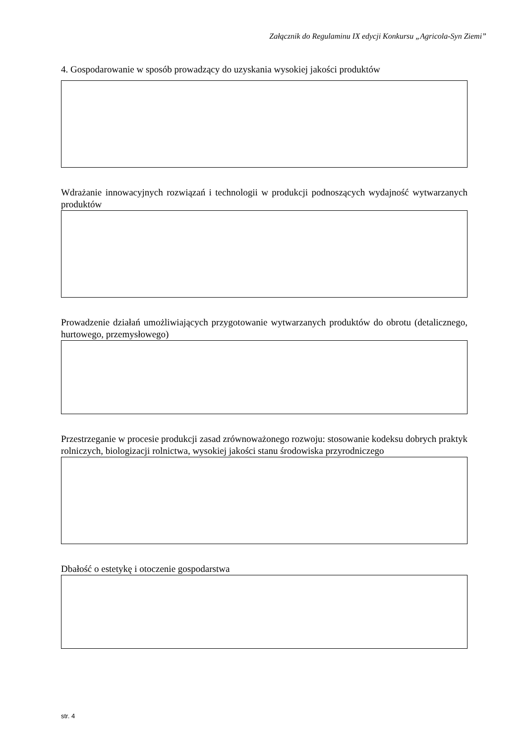Załącznik do Regulaminu IX edycji Konkursu „Agricola-Syn Ziemi”
4. Gospodarowanie w sposób prowadzący do uzyskania wysokiej jakości produktów
Wdrażanie innowacyjnych rozwiązań i technologii w produkcji podnoszących wydajność wytwarzanych produktów
Prowadzenie działań umożliwiających przygotowanie wytwarzanych produktów do obrotu (detalicznego, hurtowego, przemysłowego)
Przestrzeganie w procesie produkcji zasad zrównoważonego rozwoju: stosowanie kodeksu dobrych praktyk rolniczych, biologizacji rolnictwa, wysokiej jakości stanu środowiska przyrodniczego
Dbałość o estetykę i otoczenie gospodarstwa
str. 4